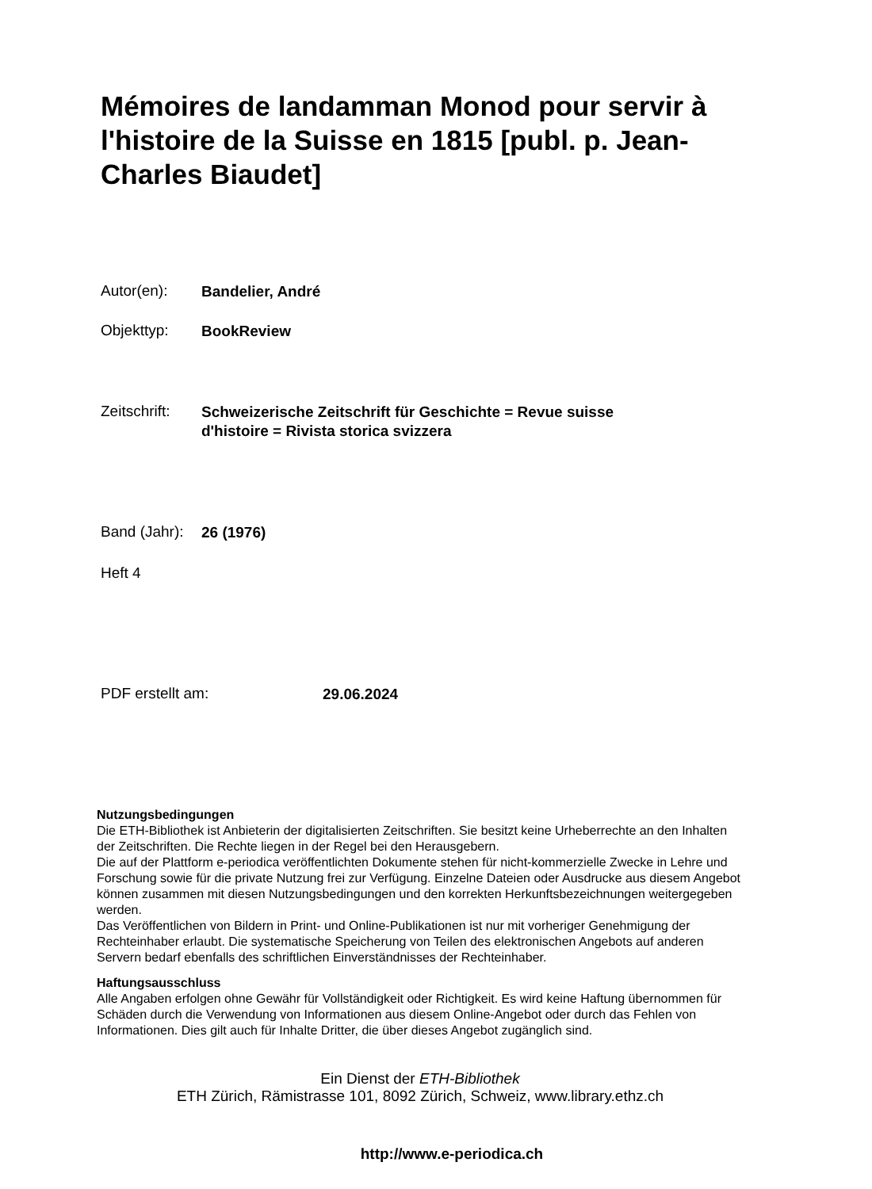Mémoires de landamman Monod pour servir à l'histoire de la Suisse en 1815 [publ. p. Jean-Charles Biaudet]
Autor(en): Bandelier, André
Objekttyp: BookReview
Zeitschrift: Schweizerische Zeitschrift für Geschichte = Revue suisse
d'histoire = Rivista storica svizzera
Band (Jahr): 26 (1976)
Heft 4
PDF erstellt am: 29.06.2024
Nutzungsbedingungen
Die ETH-Bibliothek ist Anbieterin der digitalisierten Zeitschriften. Sie besitzt keine Urheberrechte an den Inhalten der Zeitschriften. Die Rechte liegen in der Regel bei den Herausgebern.
Die auf der Plattform e-periodica veröffentlichten Dokumente stehen für nicht-kommerzielle Zwecke in Lehre und Forschung sowie für die private Nutzung frei zur Verfügung. Einzelne Dateien oder Ausdrucke aus diesem Angebot können zusammen mit diesen Nutzungsbedingungen und den korrekten Herkunftsbezeichnungen weitergegeben werden.
Das Veröffentlichen von Bildern in Print- und Online-Publikationen ist nur mit vorheriger Genehmigung der Rechteinhaber erlaubt. Die systematische Speicherung von Teilen des elektronischen Angebots auf anderen Servern bedarf ebenfalls des schriftlichen Einverständnisses der Rechteinhaber.
Haftungsausschluss
Alle Angaben erfolgen ohne Gewähr für Vollständigkeit oder Richtigkeit. Es wird keine Haftung übernommen für Schäden durch die Verwendung von Informationen aus diesem Online-Angebot oder durch das Fehlen von Informationen. Dies gilt auch für Inhalte Dritter, die über dieses Angebot zugänglich sind.
Ein Dienst der ETH-Bibliothek
ETH Zürich, Rämistrasse 101, 8092 Zürich, Schweiz, www.library.ethz.ch
http://www.e-periodica.ch